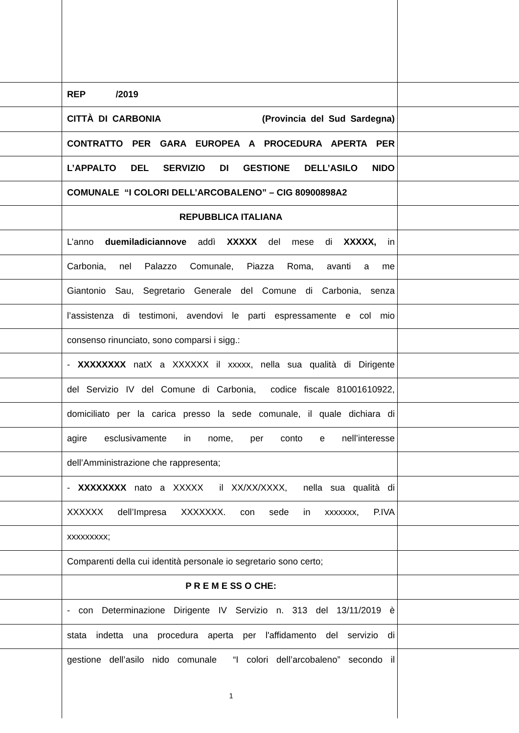REP /2019
CITTÀ DI CARBONIA (Provincia del Sud Sardegna)
CONTRATTO PER GARA EUROPEA A PROCEDURA APERTA PER
L’APPALTO DEL SERVIZIO DI GESTIONE DELL’ASILO NIDO
COMUNALE “I COLORI DELL’ARCOBALENO” – CIG 80900898A2
REPUBBLICA ITALIANA
L’anno duemiladiciannove addì XXXXX del mese di XXXXX, in
Carbonia, nel Palazzo Comunale, Piazza Roma, avanti a me
Giantonio Sau, Segretario Generale del Comune di Carbonia, senza
l’assistenza di testimoni, avendovi le parti espressamente e col mio
consenso rinunciato, sono comparsi i sigg.:
- XXXXXXXX natX a XXXXXX il xxxxx, nella sua qualità di Dirigente
del Servizio IV del Comune di Carbonia, codice fiscale 81001610922,
domiciliato per la carica presso la sede comunale, il quale dichiara di
agire esclusivamente in nome, per conto e nell’interesse
dell’Amministrazione che rappresenta;
- XXXXXXXX nato a XXXXX il XX/XX/XXXX, nella sua qualità di
XXXXXX dell’Impresa XXXXXXX. con sede in xxxxxxx, P.IVA
xxxxxxxxx;
Comparenti della cui identità personale io segretario sono certo;
P R E M E SS O CHE:
- con Determinazione Dirigente IV Servizio n. 313 del 13/11/2019 è
stata indetta una procedura aperta per l'affidamento del servizio di
gestione dell’asilo nido comunale “I colori dell’arcobaleno” secondo il
1